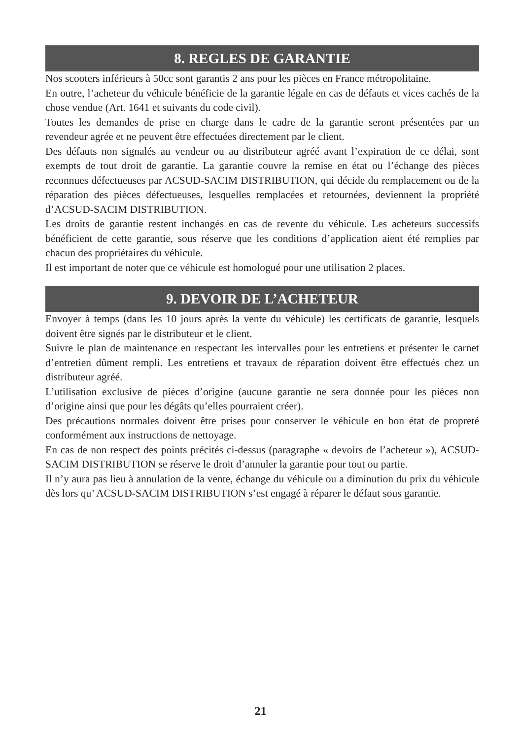8. REGLES DE GARANTIE
Nos scooters inférieurs à 50cc sont garantis 2 ans pour les pièces en France métropolitaine.
En outre, l’acheteur du véhicule bénéficie de la garantie légale en cas de défauts et vices cachés de la chose vendue (Art. 1641 et suivants du code civil).
Toutes les demandes de prise en charge dans le cadre de la garantie seront présentées par un revendeur agrée et ne peuvent être effectuées directement par le client.
Des défauts non signalés au vendeur ou au distributeur agréé avant l’expiration de ce délai, sont exempts de tout droit de garantie. La garantie couvre la remise en état ou l’échange des pièces reconnues défectueuses par ACSUD-SACIM DISTRIBUTION, qui décide du remplacement ou de la réparation des pièces défectueuses, lesquelles remplacées et retournées, deviennent la propriété d’ACSUD-SACIM DISTRIBUTION.
Les droits de garantie restent inchangés en cas de revente du véhicule. Les acheteurs successifs bénéficient de cette garantie, sous réserve que les conditions d’application aient été remplies par chacun des propriétaires du véhicule.
Il est important de noter que ce véhicule est homologué pour une utilisation 2 places.
9. DEVOIR DE L’ACHETEUR
Envoyer à temps (dans les 10 jours après la vente du véhicule) les certificats de garantie, lesquels doivent être signés par le distributeur et le client.
Suivre le plan de maintenance en respectant les intervalles pour les entretiens et présenter le carnet d’entretien dûment rempli. Les entretiens et travaux de réparation doivent être effectués chez un distributeur agréé.
L’utilisation exclusive de pièces d’origine (aucune garantie ne sera donnée pour les pièces non d’origine ainsi que pour les dégâts qu’elles pourraient créer).
Des précautions normales doivent être prises pour conserver le véhicule en bon état de propreté conformément aux instructions de nettoyage.
En cas de non respect des points précités ci-dessus (paragraphe « devoirs de l’acheteur »), ACSUD-SACIM DISTRIBUTION se réserve le droit d’annuler la garantie pour tout ou partie.
Il n’y aura pas lieu à annulation de la vente, échange du véhicule ou a diminution du prix du véhicule dès lors qu’ ACSUD-SACIM DISTRIBUTION s’est engagé à réparer le défaut sous garantie.
21